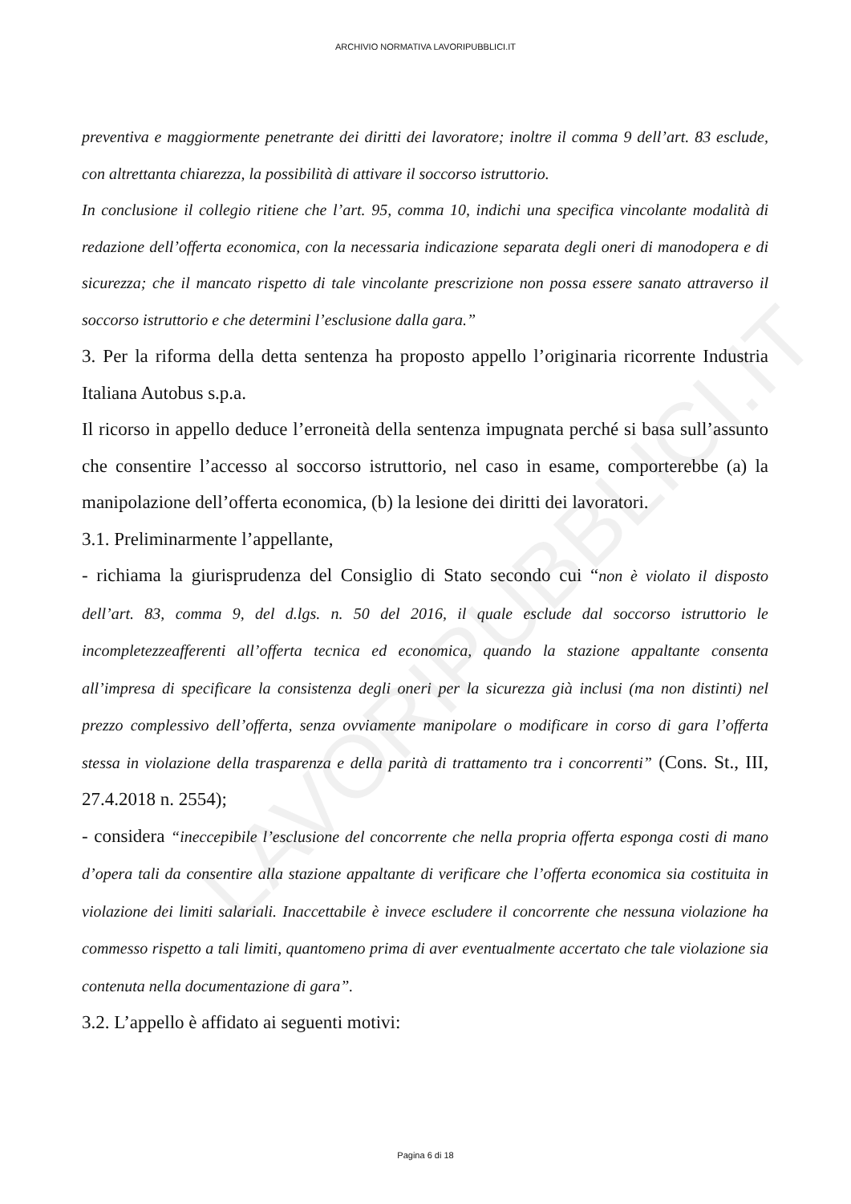LAVORIPUBBLICI.IT
ARCHIVIO NORMATIVA LAVORIPUBBLICI.IT
preventiva e maggiormente penetrante dei diritti dei lavoratore; inoltre il comma 9 dell’art. 83 esclude, con altrettanta chiarezza, la possibilità di attivare il soccorso istruttorio.
In conclusione il collegio ritiene che l’art. 95, comma 10, indichi una specifica vincolante modalità di redazione dell’offerta economica, con la necessaria indicazione separata degli oneri di manodopera e di sicurezza; che il mancato rispetto di tale vincolante prescrizione non possa essere sanato attraverso il soccorso istruttorio e che determini l’esclusione dalla gara.”
3. Per la riforma della detta sentenza ha proposto appello l’originaria ricorrente Industria Italiana Autobus s.p.a.
Il ricorso in appello deduce l’erroneità della sentenza impugnata perché si basa sull’assunto che consentire l’accesso al soccorso istruttorio, nel caso in esame, comporterebbe (a) la manipolazione dell’offerta economica, (b) la lesione dei diritti dei lavoratori.
3.1. Preliminarmente l’appellante,
- richiama la giurisprudenza del Consiglio di Stato secondo cui “non è violato il disposto dell’art. 83, comma 9, del d.lgs. n. 50 del 2016, il quale esclude dal soccorso istruttorio le incompletezzeafferenti all’offerta tecnica ed economica, quando la stazione appaltante consenta all’impresa di specificare la consistenza degli oneri per la sicurezza già inclusi (ma non distinti) nel prezzo complessivo dell’offerta, senza ovviamente manipolare o modificare in corso di gara l’offerta stessa in violazione della trasparenza e della parità di trattamento tra i concorrenti” (Cons. St., III, 27.4.2018 n. 2554);
- considera “ineccepibile l’esclusione del concorrente che nella propria offerta esponga costi di mano d’opera tali da consentire alla stazione appaltante di verificare che l’offerta economica sia costituita in violazione dei limiti salariali. Inaccettabile è invece escludere il concorrente che nessuna violazione ha commesso rispetto a tali limiti, quantomeno prima di aver eventualmente accertato che tale violazione sia contenuta nella documentazione di gara”.
3.2. L’appello è affidato ai seguenti motivi:
Pagina 6 di 18